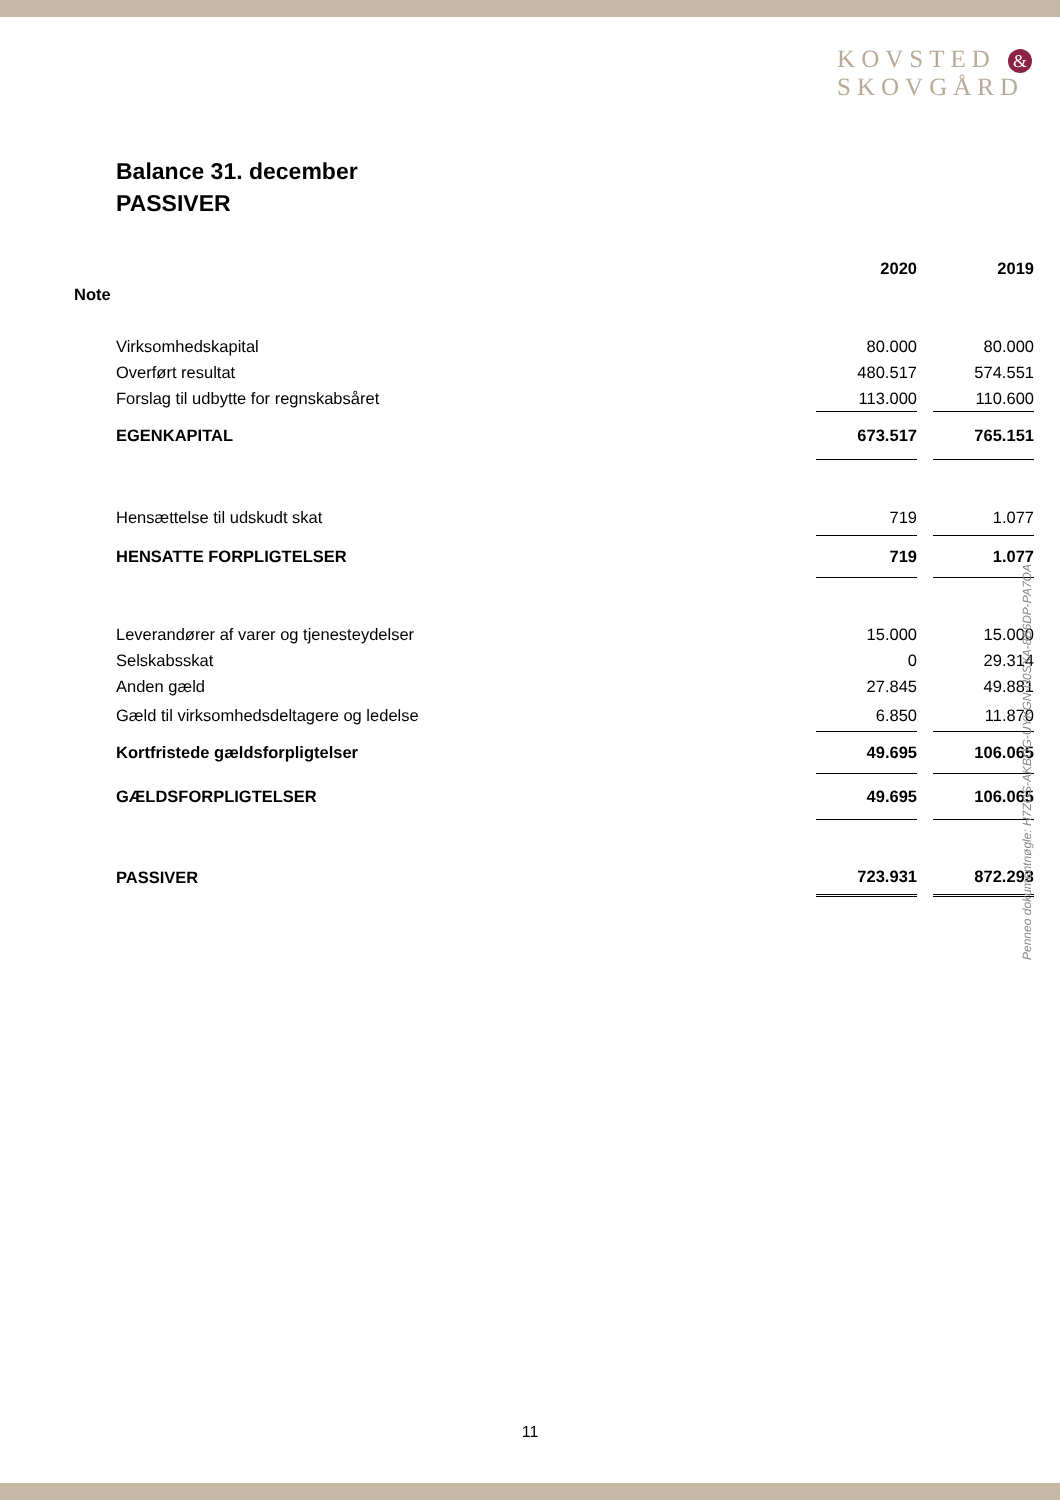KOVSTED &
SKOVGÅRD
Balance 31. december
PASSIVER
| | 2020 | | 2019 |
| --- | --- | --- | --- |
| Note | | | |
| Virksomhedskapital | 80.000 | | 80.000 |
| Overført resultat | 480.517 | | 574.551 |
| Forslag til udbytte for regnskabsåret | 113.000 | | 110.600 |
| EGENKAPITAL | 673.517 | | 765.151 |
| Hensættelse til udskudt skat | 719 | | 1.077 |
| HENSATTE FORPLIGTELSER | 719 | | 1.077 |
| Leverandører af varer og tjenesteydelser | 15.000 | | 15.000 |
| Selskabsskat | 0 | | 29.314 |
| Anden gæld | 27.845 | | 49.881 |
| Gæld til virksomhedsdeltagere og ledelse | 6.850 | | 11.870 |
| Kortfristede gældsforpligtelser | 49.695 | | 106.065 |
| GÆLDSFORPLIGTELSER | 49.695 | | 106.065 |
| PASSIVER | 723.931 | | 872.293 |
Penneo dokumentnøgle: H7ZGS-AKBOG-UYKGN-U0SXA-8B6DP-PA7OA
11